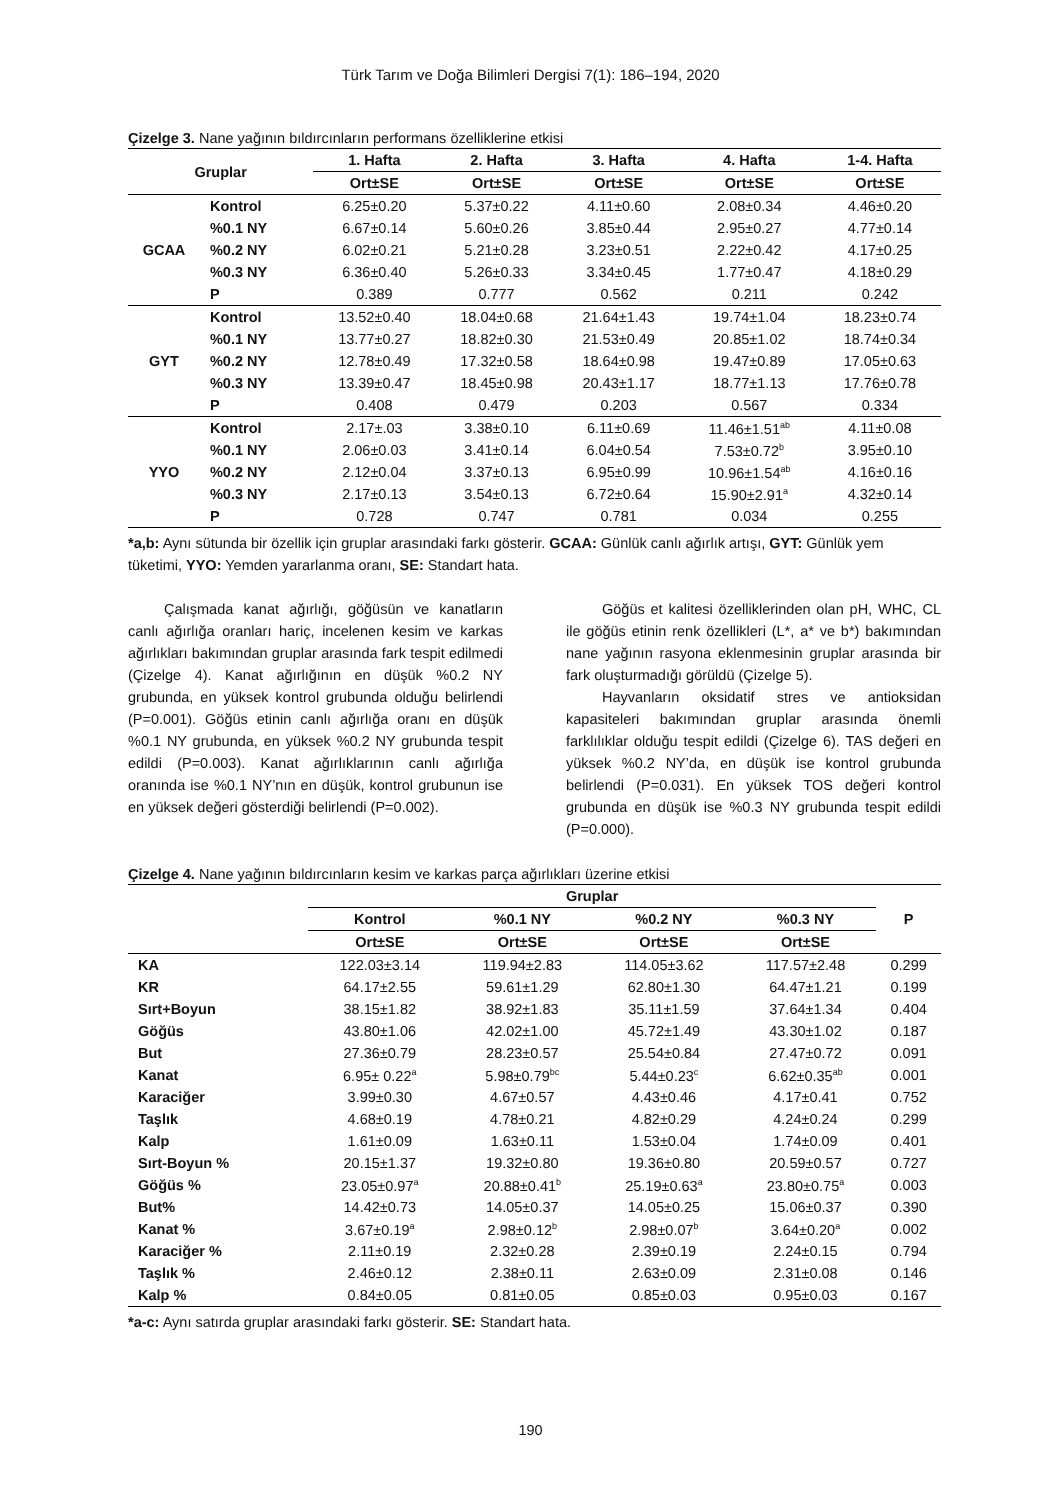Türk Tarım ve Doğa Bilimleri Dergisi 7(1): 186–194, 2020
Çizelge 3. Nane yağının bıldırcınların performans özelliklerine etkisi
| Gruplar | | 1. Hafta | 2. Hafta | 3. Hafta | 4. Hafta | 1-4. Hafta |
| --- | --- | --- | --- | --- | --- | --- |
| | | Ort±SE | Ort±SE | Ort±SE | Ort±SE | Ort±SE |
| GCAA | Kontrol | 6.25±0.20 | 5.37±0.22 | 4.11±0.60 | 2.08±0.34 | 4.46±0.20 |
| | %0.1 NY | 6.67±0.14 | 5.60±0.26 | 3.85±0.44 | 2.95±0.27 | 4.77±0.14 |
| | %0.2 NY | 6.02±0.21 | 5.21±0.28 | 3.23±0.51 | 2.22±0.42 | 4.17±0.25 |
| | %0.3 NY | 6.36±0.40 | 5.26±0.33 | 3.34±0.45 | 1.77±0.47 | 4.18±0.29 |
| | P | 0.389 | 0.777 | 0.562 | 0.211 | 0.242 |
| GYT | Kontrol | 13.52±0.40 | 18.04±0.68 | 21.64±1.43 | 19.74±1.04 | 18.23±0.74 |
| | %0.1 NY | 13.77±0.27 | 18.82±0.30 | 21.53±0.49 | 20.85±1.02 | 18.74±0.34 |
| | %0.2 NY | 12.78±0.49 | 17.32±0.58 | 18.64±0.98 | 19.47±0.89 | 17.05±0.63 |
| | %0.3 NY | 13.39±0.47 | 18.45±0.98 | 20.43±1.17 | 18.77±1.13 | 17.76±0.78 |
| | P | 0.408 | 0.479 | 0.203 | 0.567 | 0.334 |
| YYO | Kontrol | 2.17±.03 | 3.38±0.10 | 6.11±0.69 | 11.46±1.51<sup>ab</sup> | 4.11±0.08 |
| | %0.1 NY | 2.06±0.03 | 3.41±0.14 | 6.04±0.54 | 7.53±0.72<sup>b</sup> | 3.95±0.10 |
| | %0.2 NY | 2.12±0.04 | 3.37±0.13 | 6.95±0.99 | 10.96±1.54<sup>ab</sup> | 4.16±0.16 |
| | %0.3 NY | 2.17±0.13 | 3.54±0.13 | 6.72±0.64 | 15.90±2.91<sup>a</sup> | 4.32±0.14 |
| | P | 0.728 | 0.747 | 0.781 | 0.034 | 0.255 |
*a,b: Aynı sütunda bir özellik için gruplar arasındaki farkı gösterir. GCAA: Günlük canlı ağırlık artışı, GYT: Günlük yem tüketimi, YYO: Yemden yararlanma oranı, SE: Standart hata.
Çalışmada kanat ağırlığı, göğüsün ve kanatların canlı ağırlığa oranları hariç, incelenen kesim ve karkas ağırlıkları bakımından gruplar arasında fark tespit edilmedi (Çizelge 4). Kanat ağırlığının en düşük %0.2 NY grubunda, en yüksek kontrol grubunda olduğu belirlendi (P=0.001). Göğüs etinin canlı ağırlığa oranı en düşük %0.1 NY grubunda, en yüksek %0.2 NY grubunda tespit edildi (P=0.003). Kanat ağırlıklarının canlı ağırlığa oranında ise %0.1 NY’nın en düşük, kontrol grubunun ise en yüksek değeri gösterdiği belirlendi (P=0.002).
Göğüs et kalitesi özelliklerinden olan pH, WHC, CL ile göğüs etinin renk özellikleri (L*, a* ve b*) bakımından nane yağının rasyona eklenmesinin gruplar arasında bir fark oluşturmadığı görüldü (Çizelge 5).
Hayvanların oksidatif stres ve antioksidan kapasiteleri bakımından gruplar arasında önemli farklılıklar olduğu tespit edildi (Çizelge 6). TAS değeri en yüksek %0.2 NY’da, en düşük ise kontrol grubunda belirlendi (P=0.031). En yüksek TOS değeri kontrol grubunda en düşük ise %0.3 NY grubunda tespit edildi (P=0.000).
Çizelge 4. Nane yağının bıldırcınların kesim ve karkas parça ağırlıkları üzerine etkisi
| | Gruplar | | | | P |
| --- | --- | --- | --- | --- | --- |
| | Kontrol | %0.1 NY | %0.2 NY | %0.3 NY | |
| | Ort±SE | Ort±SE | Ort±SE | Ort±SE | |
| KA | 122.03±3.14 | 119.94±2.83 | 114.05±3.62 | 117.57±2.48 | 0.299 |
| KR | 64.17±2.55 | 59.61±1.29 | 62.80±1.30 | 64.47±1.21 | 0.199 |
| Sırt+Boyun | 38.15±1.82 | 38.92±1.83 | 35.11±1.59 | 37.64±1.34 | 0.404 |
| Göğüs | 43.80±1.06 | 42.02±1.00 | 45.72±1.49 | 43.30±1.02 | 0.187 |
| But | 27.36±0.79 | 28.23±0.57 | 25.54±0.84 | 27.47±0.72 | 0.091 |
| Kanat | 6.95± 0.22<sup>a</sup> | 5.98±0.79<sup>bc</sup> | 5.44±0.23<sup>c</sup> | 6.62±0.35<sup>ab</sup> | 0.001 |
| Karaciğer | 3.99±0.30 | 4.67±0.57 | 4.43±0.46 | 4.17±0.41 | 0.752 |
| Taşlık | 4.68±0.19 | 4.78±0.21 | 4.82±0.29 | 4.24±0.24 | 0.299 |
| Kalp | 1.61±0.09 | 1.63±0.11 | 1.53±0.04 | 1.74±0.09 | 0.401 |
| Sırt-Boyun % | 20.15±1.37 | 19.32±0.80 | 19.36±0.80 | 20.59±0.57 | 0.727 |
| Göğüs % | 23.05±0.97<sup>a</sup> | 20.88±0.41<sup>b</sup> | 25.19±0.63<sup>a</sup> | 23.80±0.75<sup>a</sup> | 0.003 |
| But% | 14.42±0.73 | 14.05±0.37 | 14.05±0.25 | 15.06±0.37 | 0.390 |
| Kanat % | 3.67±0.19<sup>a</sup> | 2.98±0.12<sup>b</sup> | 2.98±0.07<sup>b</sup> | 3.64±0.20<sup>a</sup> | 0.002 |
| Karaciğer % | 2.11±0.19 | 2.32±0.28 | 2.39±0.19 | 2.24±0.15 | 0.794 |
| Taşlık % | 2.46±0.12 | 2.38±0.11 | 2.63±0.09 | 2.31±0.08 | 0.146 |
| Kalp % | 0.84±0.05 | 0.81±0.05 | 0.85±0.03 | 0.95±0.03 | 0.167 |
*a-c: Aynı satırda gruplar arasındaki farkı gösterir. SE: Standart hata.
190